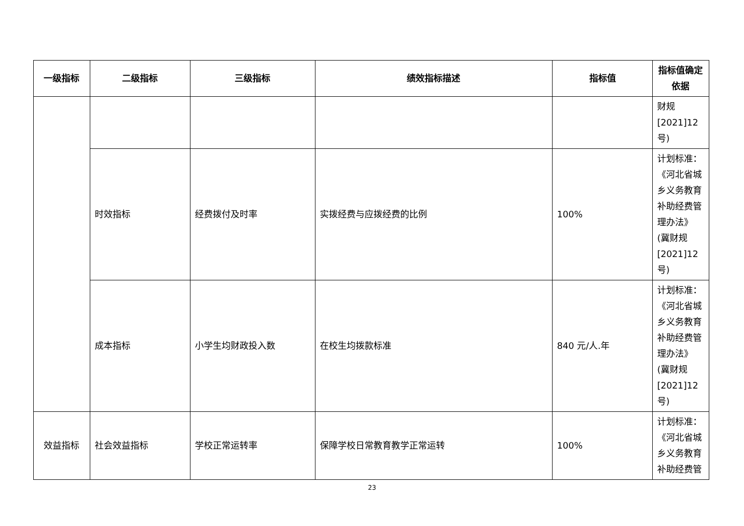| 一级指标 | 二级指标 | 三级指标 | 绩效指标描述 | 指标值 | 指标值确定依据 |
| --- | --- | --- | --- | --- | --- |
| | | | | | 财规 [2021]12 号) |
| | 时效指标 | 经费拨付及时率 | 实拨经费与应拨经费的比例 | 100% | 计划标准：《河北省城乡义务教育补助经费管理办法》(冀财规[2021]12号) |
| | 成本指标 | 小学生均财政投入数 | 在校生均拨款标准 | 840 元/人.年 | 计划标准：《河北省城乡义务教育补助经费管理办法》(冀财规[2021]12号) |
| 效益指标 | 社会效益指标 | 学校正常运转率 | 保障学校日常教育教学正常运转 | 100% | 计划标准：《河北省城乡义务教育补助经费管 |
23